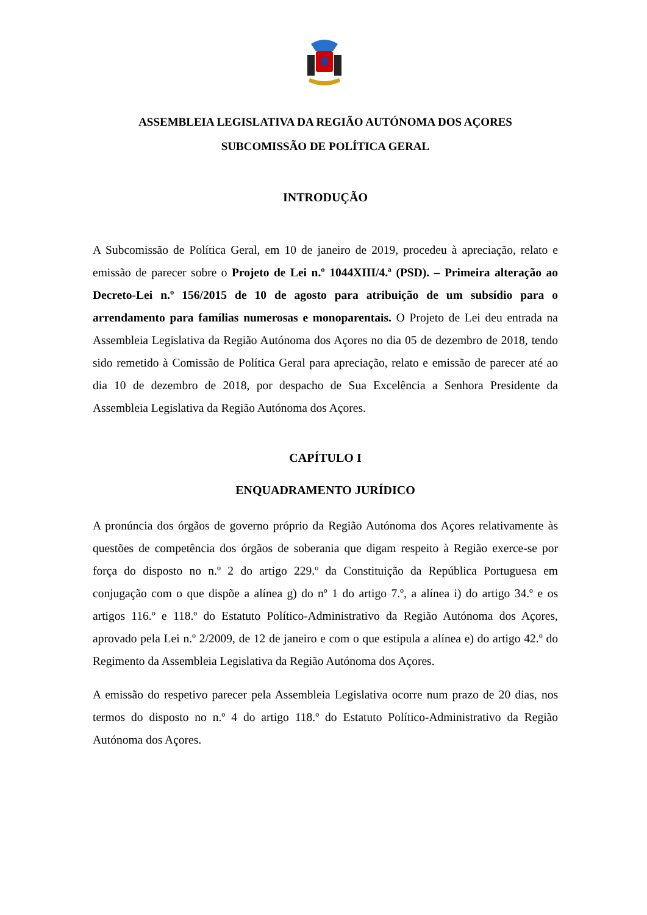ASSEMBLEIA LEGISLATIVA DA REGIÃO AUTÓNOMA DOS AÇORES
SUBCOMISSÃO DE POLÍTICA GERAL
INTRODUÇÃO
A Subcomissão de Política Geral, em 10 de janeiro de 2019, procedeu à apreciação, relato e emissão de parecer sobre o Projeto de Lei n.º 1044XIII/4.ª (PSD). – Primeira alteração ao Decreto-Lei n.º 156/2015 de 10 de agosto para atribuição de um subsídio para o arrendamento para famílias numerosas e monoparentais. O Projeto de Lei deu entrada na Assembleia Legislativa da Região Autónoma dos Açores no dia 05 de dezembro de 2018, tendo sido remetido à Comissão de Política Geral para apreciação, relato e emissão de parecer até ao dia 10 de dezembro de 2018, por despacho de Sua Excelência a Senhora Presidente da Assembleia Legislativa da Região Autónoma dos Açores.
CAPÍTULO I
ENQUADRAMENTO JURÍDICO
A pronúncia dos órgãos de governo próprio da Região Autónoma dos Açores relativamente às questões de competência dos órgãos de soberania que digam respeito à Região exerce-se por força do disposto no n.º 2 do artigo 229.º da Constituição da República Portuguesa em conjugação com o que dispõe a alínea g) do nº 1 do artigo 7.º, a alínea i) do artigo 34.º e os artigos 116.º e 118.º do Estatuto Político-Administrativo da Região Autónoma dos Açores, aprovado pela Lei n.º 2/2009, de 12 de janeiro e com o que estipula a alínea e) do artigo 42.º do Regimento da Assembleia Legislativa da Região Autónoma dos Açores.
A emissão do respetivo parecer pela Assembleia Legislativa ocorre num prazo de 20 dias, nos termos do disposto no n.º 4 do artigo 118.º do Estatuto Político-Administrativo da Região Autónoma dos Açores.